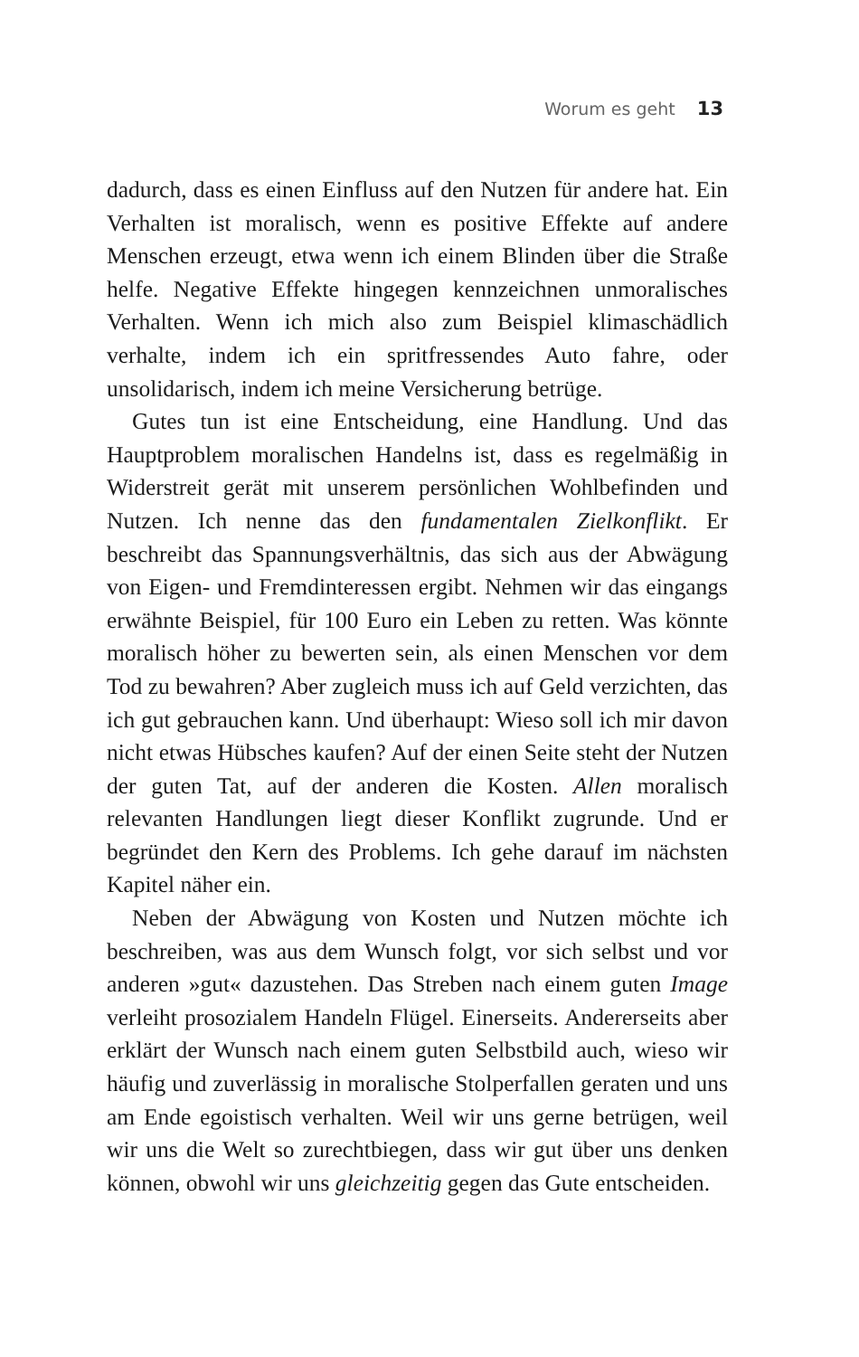Worum es geht 13
dadurch, dass es einen Einfluss auf den Nutzen für andere hat. Ein Verhalten ist moralisch, wenn es positive Effekte auf andere Menschen erzeugt, etwa wenn ich einem Blinden über die Straße helfe. Negative Effekte hingegen kennzeichnen unmoralisches Verhalten. Wenn ich mich also zum Beispiel klimaschädlich verhalte, indem ich ein spritfressendes Auto fahre, oder unsolidarisch, indem ich meine Versicherung betrüge.
Gutes tun ist eine Entscheidung, eine Handlung. Und das Hauptproblem moralischen Handelns ist, dass es regelmäßig in Widerstreit gerät mit unserem persönlichen Wohlbefinden und Nutzen. Ich nenne das den fundamentalen Zielkonflikt. Er beschreibt das Spannungsverhältnis, das sich aus der Abwägung von Eigen- und Fremdinteressen ergibt. Nehmen wir das eingangs erwähnte Beispiel, für 100 Euro ein Leben zu retten. Was könnte moralisch höher zu bewerten sein, als einen Menschen vor dem Tod zu bewahren? Aber zugleich muss ich auf Geld verzichten, das ich gut gebrauchen kann. Und überhaupt: Wieso soll ich mir davon nicht etwas Hübsches kaufen? Auf der einen Seite steht der Nutzen der guten Tat, auf der anderen die Kosten. Allen moralisch relevanten Handlungen liegt dieser Konflikt zugrunde. Und er begründet den Kern des Problems. Ich gehe darauf im nächsten Kapitel näher ein.
Neben der Abwägung von Kosten und Nutzen möchte ich beschreiben, was aus dem Wunsch folgt, vor sich selbst und vor anderen »gut« dazustehen. Das Streben nach einem guten Image verleiht prosozialem Handeln Flügel. Einerseits. Andererseits aber erklärt der Wunsch nach einem guten Selbstbild auch, wieso wir häufig und zuverlässig in moralische Stolperfallen geraten und uns am Ende egoistisch verhalten. Weil wir uns gerne betrügen, weil wir uns die Welt so zurechtbiegen, dass wir gut über uns denken können, obwohl wir uns gleichzeitig gegen das Gute entscheiden.